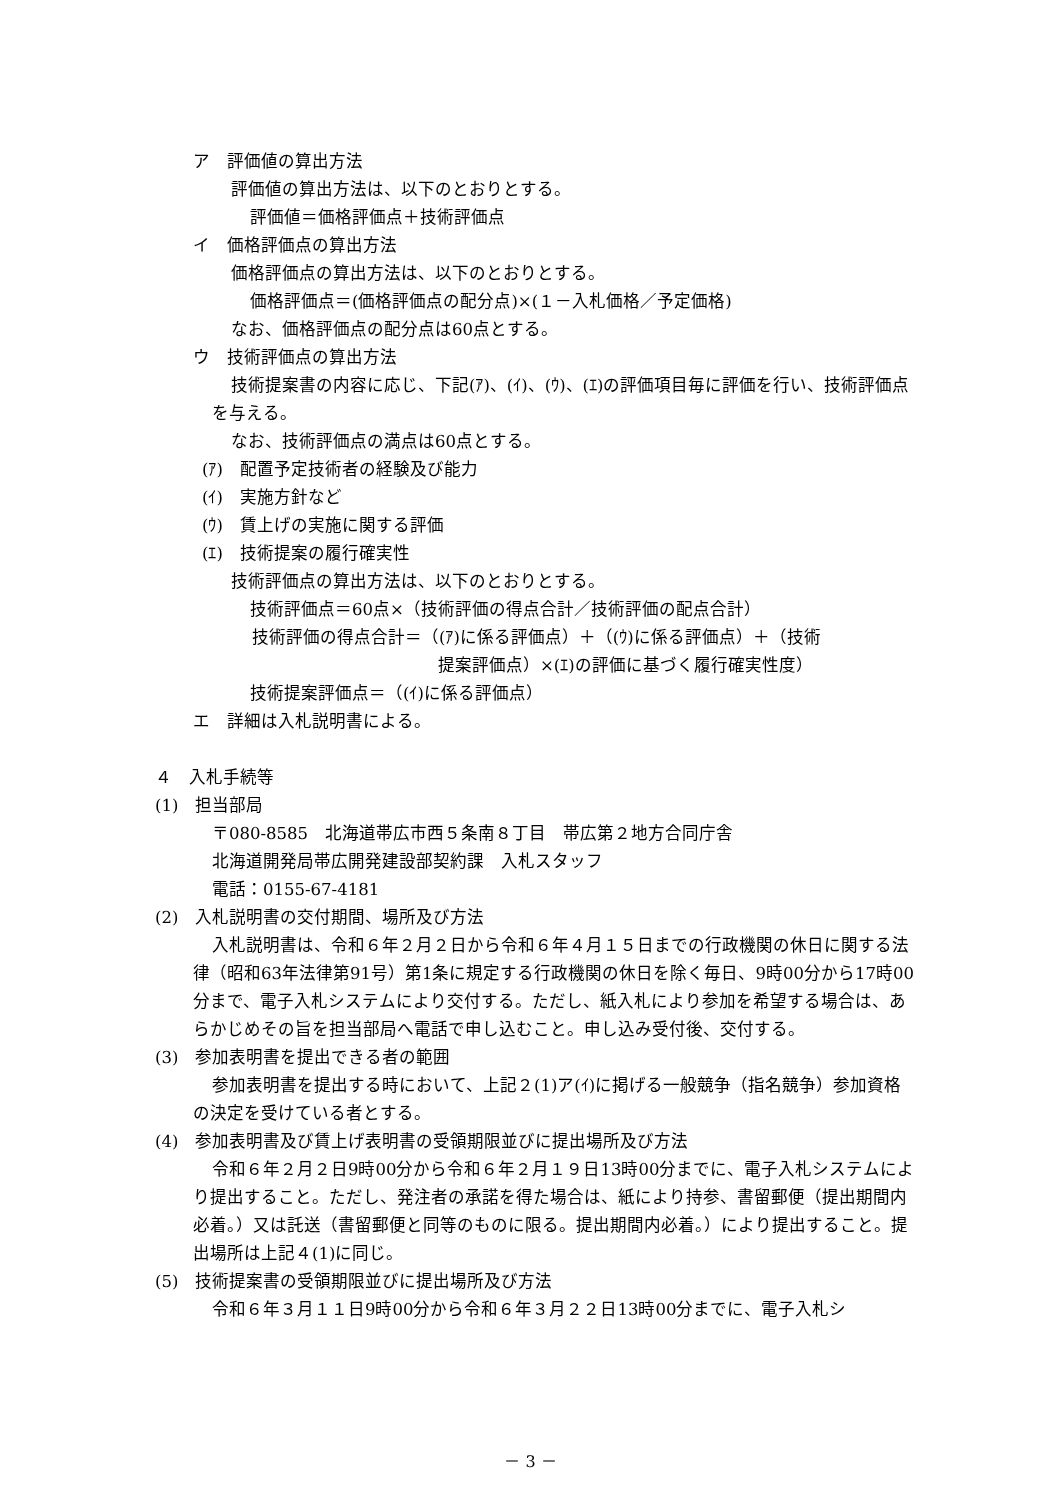ア　評価値の算出方法
評価値の算出方法は、以下のとおりとする。
評価値＝価格評価点＋技術評価点
イ　価格評価点の算出方法
価格評価点の算出方法は、以下のとおりとする。
価格評価点＝(価格評価点の配分点)×(１－入札価格／予定価格)
なお、価格評価点の配分点は60点とする。
ウ　技術評価点の算出方法
技術提案書の内容に応じ、下記(ｱ)、(ｲ)、(ｳ)、(ｴ)の評価項目毎に評価を行い、技術評価点を与える。
なお、技術評価点の満点は60点とする。
(ｱ)　配置予定技術者の経験及び能力
(ｲ)　実施方針など
(ｳ)　賃上げの実施に関する評価
(ｴ)　技術提案の履行確実性
技術評価点の算出方法は、以下のとおりとする。
技術評価点＝60点×（技術評価の得点合計／技術評価の配点合計）
技術評価の得点合計＝（(ｱ)に係る評価点）＋（(ｳ)に係る評価点）＋（技術
提案評価点）×(ｴ)の評価に基づく履行確実性度）
技術提案評価点＝（(ｲ)に係る評価点）
エ　詳細は入札説明書による。
４　入札手続等
(1)　担当部局
〒080-8585　北海道帯広市西５条南８丁目　帯広第２地方合同庁舎
北海道開発局帯広開発建設部契約課　入札スタッフ
電話：0155-67-4181
(2)　入札説明書の交付期間、場所及び方法
入札説明書は、令和６年２月２日から令和６年４月１５日までの行政機関の休日に関する法律（昭和63年法律第91号）第1条に規定する行政機関の休日を除く毎日、9時00分から17時00分まで、電子入札システムにより交付する。ただし、紙入札により参加を希望する場合は、あらかじめその旨を担当部局へ電話で申し込むこと。申し込み受付後、交付する。
(3)　参加表明書を提出できる者の範囲
参加表明書を提出する時において、上記２(1)ア(ｲ)に掲げる一般競争（指名競争）参加資格の決定を受けている者とする。
(4)　参加表明書及び賃上げ表明書の受領期限並びに提出場所及び方法
令和６年２月２日9時00分から令和６年２月１９日13時00分までに、電子入札システムにより提出すること。ただし、発注者の承諾を得た場合は、紙により持参、書留郵便（提出期間内必着。）又は託送（書留郵便と同等のものに限る。提出期間内必着。）により提出すること。提出場所は上記４(1)に同じ。
(5)　技術提案書の受領期限並びに提出場所及び方法
令和６年３月１１日9時00分から令和６年３月２２日13時00分までに、電子入札シ
－ 3 －